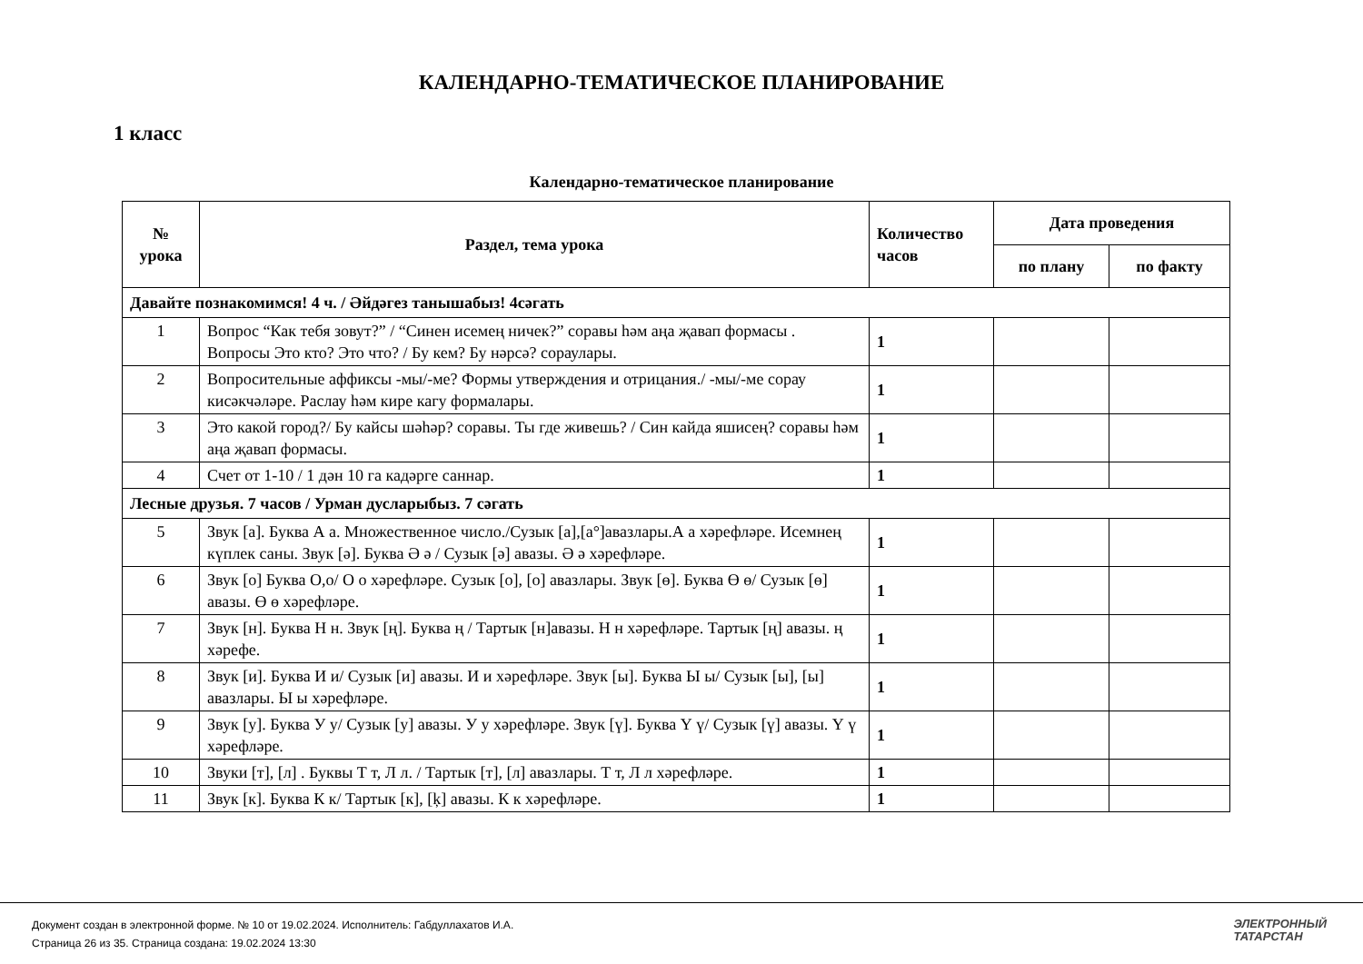КАЛЕНДАРНО-ТЕМАТИЧЕСКОЕ ПЛАНИРОВАНИЕ
1 класс
Календарно-тематическое планирование
| № урока | Раздел, тема урока | Количество часов | Дата проведения | |
| --- | --- | --- | --- | --- |
| | | | по плану | по факту |
| Давайте познакомимся! 4 ч. / Әйдәгез танышабыз! 4сәгать | | | | |
| 1 | Вопрос “Как тебя зовут?” / “Синен исемең ничек?” соравы һәм аңа җавап формасы . Вопросы Это кто? Это что? / Бу кем? Бу нәрсә? сораулары. | 1 | | |
| 2 | Вопросительные аффиксы -мы/-ме? Формы утверждения и отрицания./ -мы/-ме сорау кисәкчәләре. Раслау һәм кире кагу формалары. | 1 | | |
| 3 | Это какой город?/ Бу кайсы шәһәр? соравы. Ты где живешь? / Син кайда яшисең? соравы һәм аңа җавап формасы. | 1 | | |
| 4 | Счет от 1-10 / 1 дән 10 га кадәрге саннар. | 1 | | |
| Лесные друзья. 7 часов / Урман дусларыбыз. 7 сәгать | | | | |
| 5 | Звук [а]. Буква А а. Множественное число./Сузык [а],[а°]авазлары.А а хәрефләре. Исемнең күплек саны. Звук [ә]. Буква Ә ә / Сузык [ә] авазы. Ә ә хәрефләре. | 1 | | |
| 6 | Звук [о] Буква О,о/ О о хәрефләре. Сузык [о], [о] авазлары. Звук [ө]. Буква Ө ө/ Сузык [ө] авазы. Ө ө хәрефләре. | 1 | | |
| 7 | Звук [н]. Буква Н н. Звук [ң]. Буква ң / Тартык [н]авазы. Н н хәрефләре. Тартык [ң] авазы. ң хәрефе. | 1 | | |
| 8 | Звук [и]. Буква И и/ Сузык [и] авазы. И и хәрефләре. Звук [ы]. Буква Ы ы/ Сузык [ы], [ы] авазлары. Ы ы хәрефләре. | 1 | | |
| 9 | Звук [у]. Буква У у/ Сузык [у] авазы. У у хәрефләре. Звук [ү]. Буква Ү ү/ Сузык [ү] авазы. Ү ү хәрефләре. | 1 | | |
| 10 | Звуки [т], [л] . Буквы Т т, Л л. / Тартык [т], [л] авазлары. Т т, Л л хәрефләре. | 1 | | |
| 11 | Звук [к]. Буква К к/ Тартык [к], [ķ] авазы. К к хәрефләре. | 1 | | |
Документ создан в электронной форме. № 10 от 19.02.2024. Исполнитель: Габдуллахатов И.А.
Страница 26 из 35. Страница создана: 19.02.2024 13:30
ЭЛЕКТРОННЫЙ
ТАТАРСТАН